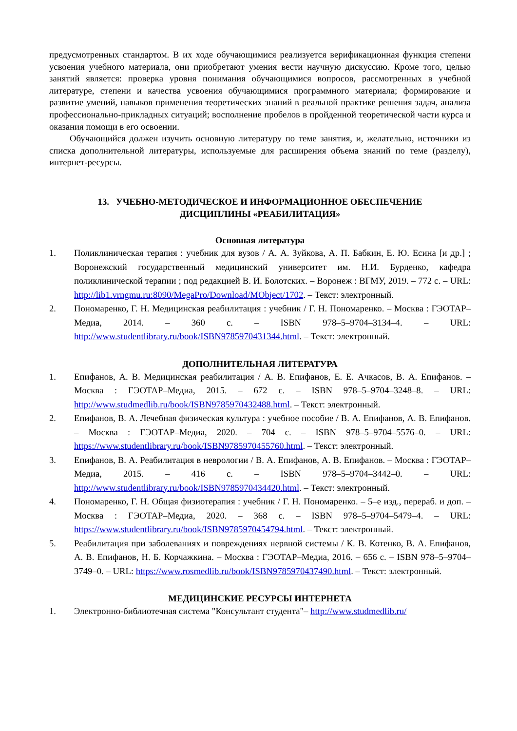предусмотренных стандартом. В их ходе обучающимися реализуется верификационная функция степени усвоения учебного материала, они приобретают умения вести научную дискуссию. Кроме того, целью занятий является: проверка уровня понимания обучающимися вопросов, рассмотренных в учебной литературе, степени и качества усвоения обучающимися программного материала; формирование и развитие умений, навыков применения теоретических знаний в реальной практике решения задач, анализа профессионально-прикладных ситуаций; восполнение пробелов в пройденной теоретической части курса и оказания помощи в его освоении.
Обучающийся должен изучить основную литературу по теме занятия, и, желательно, источники из списка дополнительной литературы, используемые для расширения объема знаний по теме (разделу), интернет-ресурсы.
13. УЧЕБНО-МЕТОДИЧЕСКОЕ И ИНФОРМАЦИОННОЕ ОБЕСПЕЧЕНИЕ
ДИСЦИПЛИНЫ «РЕАБИЛИТАЦИЯ»
Основная литература
1. Поликлиническая терапия : учебник для вузов / А. А. Зуйкова, А. П. Бабкин, Е. Ю. Есина [и др.] ; Воронежский государственный медицинский университет им. Н.И. Бурденко, кафедра поликлинической терапии ; под редакцией В. И. Болотских. – Воронеж : ВГМУ, 2019. – 772 с. – URL: http://lib1.vrngmu.ru:8090/MegaPro/Download/MObject/1702. – Текст: электронный.
2. Пономаренко, Г. Н. Медицинская реабилитация : учебник / Г. Н. Пономаренко. – Москва : ГЭОТАР–Медиа, 2014. – 360 с. – ISBN 978–5–9704–3134–4. – URL: http://www.studentlibrary.ru/book/ISBN9785970431344.html. – Текст: электронный.
ДОПОЛНИТЕЛЬНАЯ ЛИТЕРАТУРА
1. Епифанов, А. В. Медицинская реабилитация / А. В. Епифанов, Е. Е. Ачкасов, В. А. Епифанов. – Москва : ГЭОТАР–Медиа, 2015. – 672 с. – ISBN 978–5–9704–3248–8. – URL: http://www.studmedlib.ru/book/ISBN9785970432488.html. – Текст: электронный.
2. Епифанов, В. А. Лечебная физическая культура : учебное пособие / В. А. Епифанов, А. В. Епифанов. – Москва : ГЭОТАР–Медиа, 2020. – 704 с. – ISBN 978–5–9704–5576–0. – URL: https://www.studentlibrary.ru/book/ISBN9785970455760.html. – Текст: электронный.
3. Епифанов, В. А. Реабилитация в неврологии / В. А. Епифанов, А. В. Епифанов. – Москва : ГЭОТАР–Медиа, 2015. – 416 с. – ISBN 978–5–9704–3442–0. – URL: http://www.studentlibrary.ru/book/ISBN9785970434420.html. – Текст: электронный.
4. Пономаренко, Г. Н. Общая физиотерапия : учебник / Г. Н. Пономаренко. – 5–е изд., перераб. и доп. – Москва : ГЭОТАР–Медиа, 2020. – 368 с. – ISBN 978–5–9704–5479–4. – URL: https://www.studentlibrary.ru/book/ISBN9785970454794.html. – Текст: электронный.
5. Реабилитация при заболеваниях и повреждениях нервной системы / К. В. Котенко, В. А. Епифанов, А. В. Епифанов, Н. Б. Корчажкина. – Москва : ГЭОТАР–Медиа, 2016. – 656 с. – ISBN 978–5–9704–3749–0. – URL: https://www.rosmedlib.ru/book/ISBN9785970437490.html. – Текст: электронный.
МЕДИЦИНСКИЕ РЕСУРСЫ ИНТЕРНЕТА
1. Электронно-библиотечная система "Консультант студента"– http://www.studmedlib.ru/